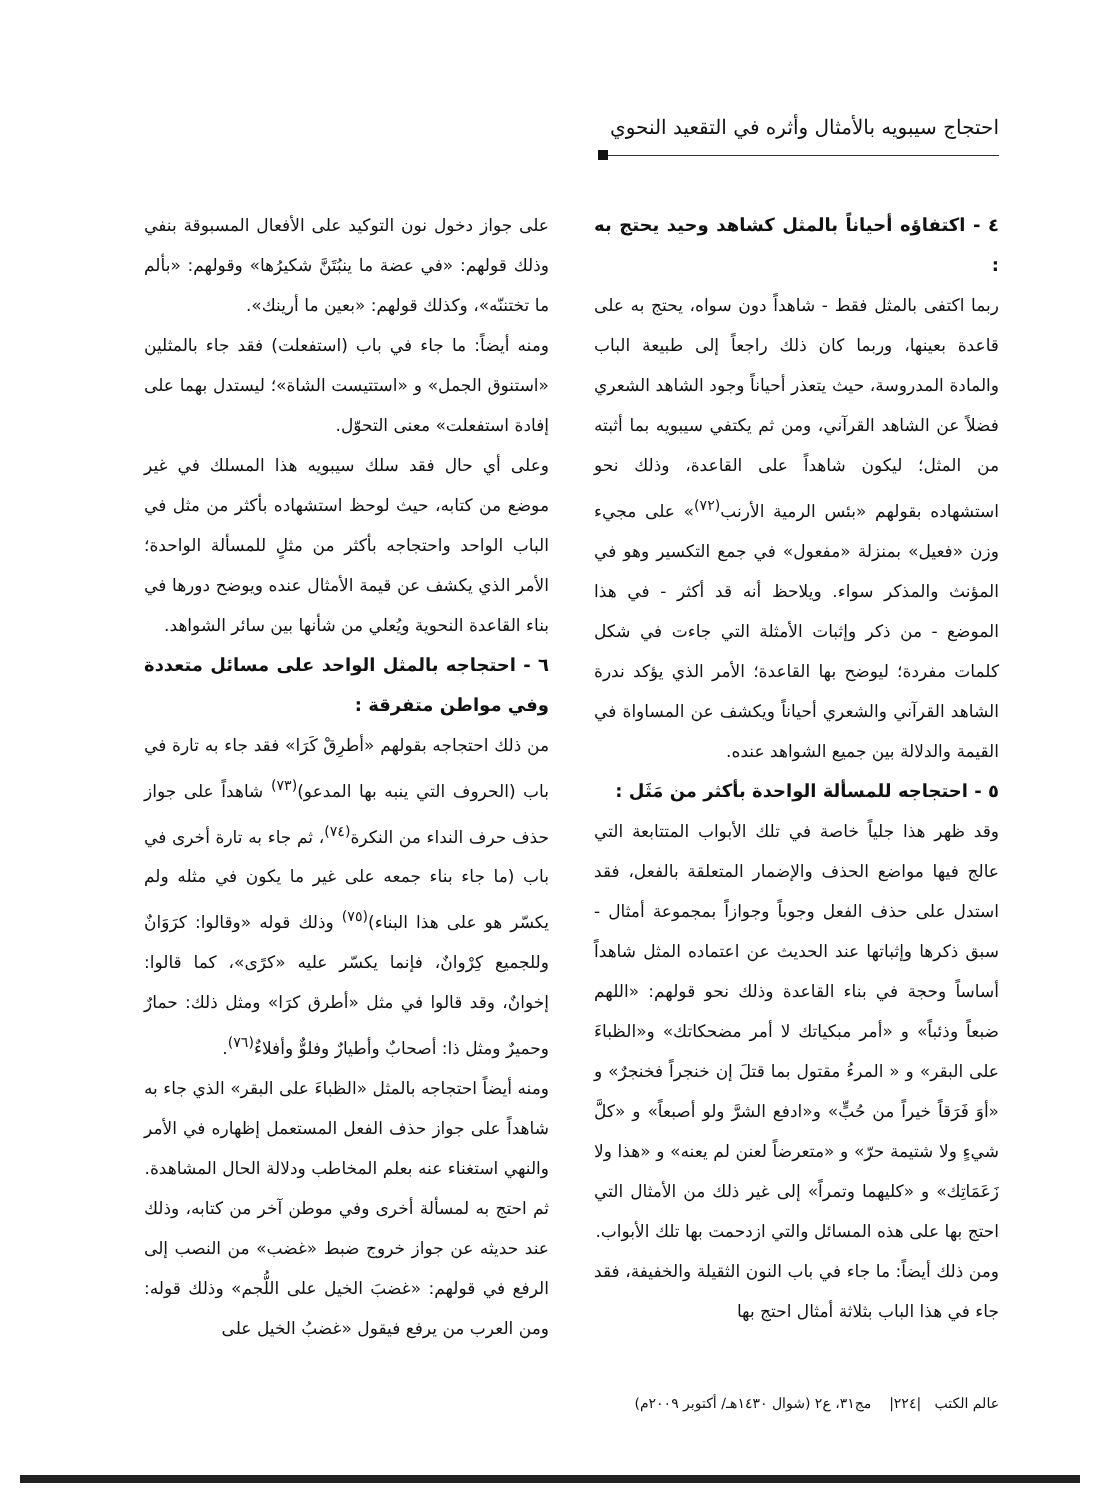احتجاج سيبويه بالأمثال وأثره في التقعيد النحوي
٤ - اكتفاؤه أحياناً بالمثل كشاهد وحيد يحتج به :
ربما اكتفى بالمثل فقط - شاهداً دون سواه، يحتج به على قاعدة بعينها، وربما كان ذلك راجعاً إلى طبيعة الباب والمادة المدروسة، حيث يتعذر أحياناً وجود الشاهد الشعري فضلاً عن الشاهد القرآني، ومن ثم يكتفي سيبويه بما أثبته من المثل؛ ليكون شاهداً على القاعدة، وذلك نحو استشهاده بقولهم «بئس الرمية الأرنب<sup>(٧٢)</sup>» على مجيء وزن «فعيل» بمنزلة «مفعول» في جمع التكسير وهو في المؤنث والمذكر سواء. ويلاحظ أنه قد أكثر - في هذا الموضع - من ذكر وإثبات الأمثلة التي جاءت في شكل كلمات مفردة؛ ليوضح بها القاعدة؛ الأمر الذي يؤكد ندرة الشاهد القرآني والشعري أحياناً ويكشف عن المساواة في القيمة والدلالة بين جميع الشواهد عنده.
٥ - احتجاجه للمسألة الواحدة بأكثر من مَثَل :
وقد ظهر هذا جلياً خاصة في تلك الأبواب المتتابعة التي عالج فيها مواضع الحذف والإضمار المتعلقة بالفعل، فقد استدل على حذف الفعل وجوباً وجوازاً بمجموعة أمثال - سبق ذكرها وإثباتها عند الحديث عن اعتماده المثل شاهداً أساساً وحجة في بناء القاعدة وذلك نحو قولهم: «اللهم ضبعاً وذئباً» و «أمر مبكياتك لا أمر مضحكاتك» و«الظباءَ على البقر» و « المرءُ مقتول بما قتلَ إن خنجراً فخنجرٌ» و «أوَ فَرَقاً خيراً من حُبٍّ» و«ادفع الشرَّ ولو أصبعاً» و «كلَّ شيءٍ ولا شتيمة حرّ» و «متعرضاً لعنن لم يعنه» و «هذا ولا زَعَمَاتِك» و «كليهما وتمراً» إلى غير ذلك من الأمثال التي احتج بها على هذه المسائل والتي ازدحمت بها تلك الأبواب.
ومن ذلك أيضاً: ما جاء في باب النون الثقيلة والخفيفة، فقد جاء في هذا الباب بثلاثة أمثال احتج بها
على جواز دخول نون التوكيد على الأفعال المسبوقة بنفي وذلك قولهم: «في عضة ما ينبُتَنَّ شكيرُها» وقولهم: «بألم ما تختننّه»، وكذلك قولهم: «بعين ما أرينك».
ومنه أيضاً: ما جاء في باب (استفعلت) فقد جاء بالمثلين «استنوق الجمل» و «استتيست الشاة»؛ ليستدل بهما على إفادة استفعلت» معنى التحوّل.
وعلى أي حال فقد سلك سيبويه هذا المسلك في غير موضع من كتابه، حيث لوحظ استشهاده بأكثر من مثل في الباب الواحد واحتجاجه بأكثر من مثلٍ للمسألة الواحدة؛ الأمر الذي يكشف عن قيمة الأمثال عنده ويوضح دورها في بناء القاعدة النحوية ويُعلي من شأنها بين سائر الشواهد.
٦ - احتجاجه بالمثل الواحد على مسائل متعددة وفي مواطن متفرقة :
من ذلك احتجاجه بقولهم «أطرِقْ كَرَا» فقد جاء به تارة في باب (الحروف التي ينبه بها المدعو)<sup>(٧٣)</sup> شاهداً على جواز حذف حرف النداء من النكرة<sup>(٧٤)</sup>، ثم جاء به تارة أخرى في باب (ما جاء بناء جمعه على غير ما يكون في مثله ولم يكسّر هو على هذا البناء)<sup>(٧٥)</sup> وذلك قوله «وقالوا: كرَوَانٌ وللجميع كِرْوانٌ، فإنما يكسّر عليه «كرًى»، كما قالوا: إخوانٌ، وقد قالوا في مثل «أطرق كرَا» ومثل ذلك: حمارٌ وحميرٌ ومثل ذا: أصحابٌ وأطيارٌ وفلوٌّ وأفلاءٌ<sup>(٧٦)</sup>.
ومنه أيضاً احتجاجه بالمثل «الظباءَ على البقر» الذي جاء به شاهداً على جواز حذف الفعل المستعمل إظهاره في الأمر والنهي استغناء عنه بعلم المخاطب ودلالة الحال المشاهدة.
ثم احتج به لمسألة أخرى وفي موطن آخر من كتابه، وذلك عند حديثه عن جواز خروج ضبط «غضب» من النصب إلى الرفع في قولهم: «غضبَ الخيل على اللُّجم» وذلك قوله: ومن العرب من يرفع فيقول «غضبُ الخيل على
عالم الكتب |٢٢٤| مج٣١، ع٢ (شوال ١٤٣٠هـ/ أكتوبر ٢٠٠٩م)